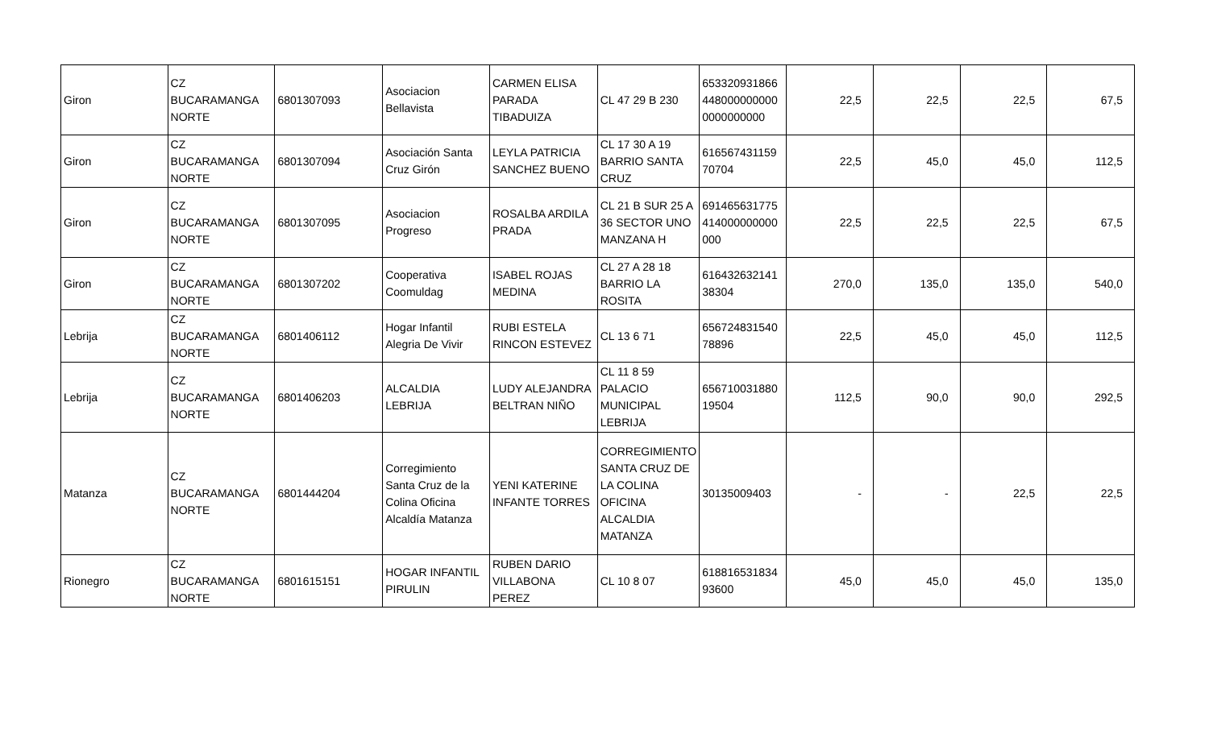| Giron | CZ BUCARAMANGA NORTE | 6801307093 | Asociacion Bellavista | CARMEN ELISA PARADA TIBADUIZA | CL 47 29 B 230 | 653320931866 448000000000 0000000000 | 22,5 | 22,5 | 22,5 | 67,5 |
| Giron | CZ BUCARAMANGA NORTE | 6801307094 | Asociación Santa Cruz Girón | LEYLA PATRICIA SANCHEZ BUENO | CL 17 30 A 19 BARRIO SANTA CRUZ | 616567431159 70704 | 22,5 | 45,0 | 45,0 | 112,5 |
| Giron | CZ BUCARAMANGA NORTE | 6801307095 | Asociacion Progreso | ROSALBA ARDILA PRADA | CL 21 B SUR 25 A 36 SECTOR UNO MANZANA H | 691465631775 414000000000 000 | 22,5 | 22,5 | 22,5 | 67,5 |
| Giron | CZ BUCARAMANGA NORTE | 6801307202 | Cooperativa Coomuldag | ISABEL ROJAS MEDINA | CL 27 A 28 18 BARRIO LA ROSITA | 616432632141 38304 | 270,0 | 135,0 | 135,0 | 540,0 |
| Lebrija | CZ BUCARAMANGA NORTE | 6801406112 | Hogar Infantil Alegria De Vivir | RUBI ESTELA RINCON ESTEVEZ | CL 13 6 71 | 656724831540 78896 | 22,5 | 45,0 | 45,0 | 112,5 |
| Lebrija | CZ BUCARAMANGA NORTE | 6801406203 | ALCALDIA LEBRIJA | LUDY ALEJANDRA BELTRAN NIÑO | CL 11 8 59 PALACIO MUNICIPAL LEBRIJA | 656710031880 19504 | 112,5 | 90,0 | 90,0 | 292,5 |
| Matanza | CZ BUCARAMANGA NORTE | 6801444204 | Corregimiento Santa Cruz de la Colina Oficina Alcaldía Matanza | YENI KATERINE INFANTE TORRES | CORREGIMIENTO SANTA CRUZ DE LA COLINA OFICINA ALCALDIA MATANZA | 30135009403 | - | - | 22,5 | 22,5 |
| Rionegro | CZ BUCARAMANGA NORTE | 6801615151 | HOGAR INFANTIL PIRULIN | RUBEN DARIO VILLABONA PEREZ | CL 10 8 07 | 618816531834 93600 | 45,0 | 45,0 | 45,0 | 135,0 |